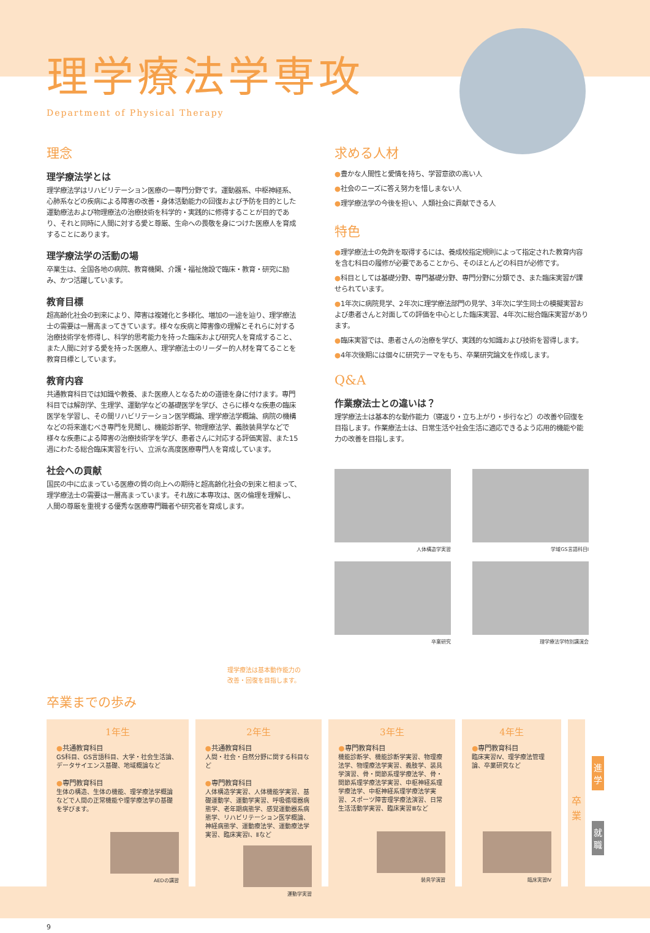理学療法学専攻
Department of Physical Therapy
理念
理学療法学とは
理学療法学はリハビリテーション医療の一専門分野です。運動器系、中枢神経系、心肺系などの疾病による障害の改善・身体活動能力の回復および予防を目的とした運動療法および物理療法の治療技術を科学的・実践的に修得することが目的であり、それと同時に人間に対する愛と尊厳、生命への畏敬を身につけた医療人を育成することにあります。
理学療法学の活動の場
卒業生は、全国各地の病院、教育機関、介護・福祉施設で臨床・教育・研究に励み、かつ活躍しています。
教育目標
超高齢化社会の到来により、障害は複雑化と多様化、増加の一途を辿り、理学療法士の需要は一層高まってきています。様々な疾病と障害像の理解とそれらに対する治療技術学を修得し、科学的思考能力を持った臨床および研究人を育成すること、また人間に対する愛を持った医療人、理学療法士のリーダー的人材を育てることを教育目標としています。
教育内容
共通教育科目では知識や教養、また医療人となるための道徳を身に付けます。専門科目では解剖学、生理学、運動学などの基礎医学を学び、さらに様々な疾患の臨床医学を学習し、その間リハビリテーション医学概論、理学療法学概論、病院の機構などの将来進むべき専門を見聞し、機能診断学、物理療法学、義肢装具学などで様々な疾患による障害の治療技術学を学び、患者さんに対応する評価実習、また15週にわたる総合臨床実習を行い、立派な高度医療専門人を育成しています。
社会への貢献
国民の中に広まっている医療の質の向上への期待と超高齢化社会の到来と相まって、理学療法士の需要は一層高まっています。それ故に本専攻は、医の倫理を理解し、人間の尊厳を重視する優秀な医療専門職者や研究者を育成します。
理学療法は基本動作能力の
改善・回復を目指します。
求める人材
●豊かな人間性と愛情を持ち、学習意欲の高い人
●社会のニーズに答え努力を惜しまない人
●理学療法学の今後を担い、人類社会に貢献できる人
特色
●理学療法士の免許を取得するには、養成校指定規則によって指定された教育内容を含む科目の履修が必要であることから、そのほとんどの科目が必修です。
●科目としては基礎分野、専門基礎分野、専門分野に分類でき、また臨床実習が課せられています。
●1年次に病院見学、2年次に理学療法部門の見学、3年次に学生同士の模擬実習および患者さんと対面しての評価を中心とした臨床実習、4年次に総合臨床実習があります。
●臨床実習では、患者さんの治療を学び、実践的な知識および技術を習得します。
●4年次後期には個々に研究テーマをもち、卒業研究論文を作成します。
Q&A
作業療法士との違いは？
理学療法士は基本的な動作能力（寝返り・立ち上がり・歩行など）の改善や回復を目指します。作業療法士は、日常生活や社会生活に適応できるよう応用的機能や能力の改善を目指します。
人体構造学実習
学域GS言語科目Ⅰ
卒業研究
理学療法学特別講演会
卒業までの歩み
1年生
●共通教育科目
GS科目、GS言語科目、大学・社会生活論、データサイエンス基礎、地域概論など
●専門教育科目
生体の構造、生体の機能、理学療法学概論などで人間の正常機能や理学療法学の基礎を学びます。
AEDの講習
2年生
●共通教育科目
人間・社会・自然分野に関する科目など
●専門教育科目
人体構造学実習、人体機能学実習、基礎運動学、運動学実習、呼吸循環器病態学、老年期病態学、感覚運動器系病態学、リハビリテーション医学概論、神経病態学、運動療法学、運動療法学実習、臨床実習Ⅰ、Ⅱなど
運動学実習
3年生
●専門教育科目
機能診断学、機能診断学実習、物理療法学、物理療法学実習、義肢学、装具学演習、骨・関節系理学療法学、骨・関節系理学療法学実習、中枢神経系理学療法学、中枢神経系理学療法学実習、スポーツ障害理学療法演習、日常生活活動学実習、臨床実習Ⅲなど
装具学演習
4年生
●専門教育科目
臨床実習Ⅳ、理学療法管理論、卒業研究など
臨床実習Ⅳ
卒
業
進
学
就
職
9